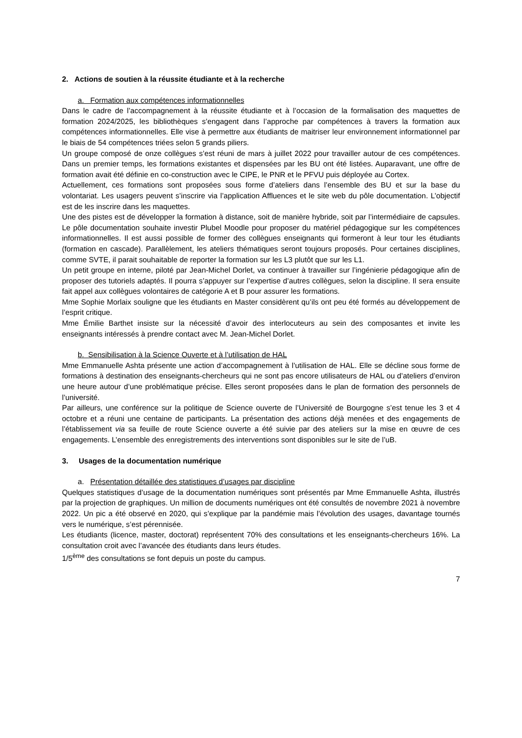2. Actions de soutien à la réussite étudiante et à la recherche
a. Formation aux compétences informationnelles
Dans le cadre de l’accompagnement à la réussite étudiante et à l’occasion de la formalisation des maquettes de formation 2024/2025, les bibliothèques s’engagent dans l’approche par compétences à travers la formation aux compétences informationnelles. Elle vise à permettre aux étudiants de maitriser leur environnement informationnel par le biais de 54 compétences triées selon 5 grands piliers.
Un groupe composé de onze collègues s’est réuni de mars à juillet 2022 pour travailler autour de ces compétences. Dans un premier temps, les formations existantes et dispensées par les BU ont été listées. Auparavant, une offre de formation avait été définie en co-construction avec le CIPE, le PNR et le PFVU puis déployée au Cortex.
Actuellement, ces formations sont proposées sous forme d’ateliers dans l’ensemble des BU et sur la base du volontariat. Les usagers peuvent s’inscrire via l’application Affluences et le site web du pôle documentation. L’objectif est de les inscrire dans les maquettes.
Une des pistes est de développer la formation à distance, soit de manière hybride, soit par l’intermédiaire de capsules. Le pôle documentation souhaite investir Plubel Moodle pour proposer du matériel pédagogique sur les compétences informationnelles. Il est aussi possible de former des collègues enseignants qui formeront à leur tour les étudiants (formation en cascade). Parallèlement, les ateliers thématiques seront toujours proposés. Pour certaines disciplines, comme SVTE, il parait souhaitable de reporter la formation sur les L3 plutôt que sur les L1.
Un petit groupe en interne, piloté par Jean-Michel Dorlet, va continuer à travailler sur l’ingénierie pédagogique afin de proposer des tutoriels adaptés. Il pourra s’appuyer sur l’expertise d’autres collègues, selon la discipline. Il sera ensuite fait appel aux collègues volontaires de catégorie A et B pour assurer les formations.
Mme Sophie Morlaix souligne que les étudiants en Master considèrent qu’ils ont peu été formés au développement de l’esprit critique.
Mme Émilie Barthet insiste sur la nécessité d’avoir des interlocuteurs au sein des composantes et invite les enseignants intéressés à prendre contact avec M. Jean-Michel Dorlet.
b. Sensibilisation à la Science Ouverte et à l’utilisation de HAL
Mme Emmanuelle Ashta présente une action d’accompagnement à l’utilisation de HAL. Elle se décline sous forme de formations à destination des enseignants-chercheurs qui ne sont pas encore utilisateurs de HAL ou d’ateliers d’environ une heure autour d’une problématique précise. Elles seront proposées dans le plan de formation des personnels de l’université.
Par ailleurs, une conférence sur la politique de Science ouverte de l’Université de Bourgogne s’est tenue les 3 et 4 octobre et a réuni une centaine de participants. La présentation des actions déjà menées et des engagements de l’établissement via sa feuille de route Science ouverte a été suivie par des ateliers sur la mise en œuvre de ces engagements. L’ensemble des enregistrements des interventions sont disponibles sur le site de l’uB.
3. Usages de la documentation numérique
a. Présentation détaillée des statistiques d’usages par discipline
Quelques statistiques d’usage de la documentation numériques sont présentés par Mme Emmanuelle Ashta, illustrés par la projection de graphiques. Un million de documents numériques ont été consultés de novembre 2021 à novembre 2022. Un pic a été observé en 2020, qui s’explique par la pandémie mais l’évolution des usages, davantage tournés vers le numérique, s’est pérennisée.
Les étudiants (licence, master, doctorat) représentent 70% des consultations et les enseignants-chercheurs 16%. La consultation croit avec l’avancée des étudiants dans leurs études.
1/5<sup>ème</sup> des consultations se font depuis un poste du campus.
7